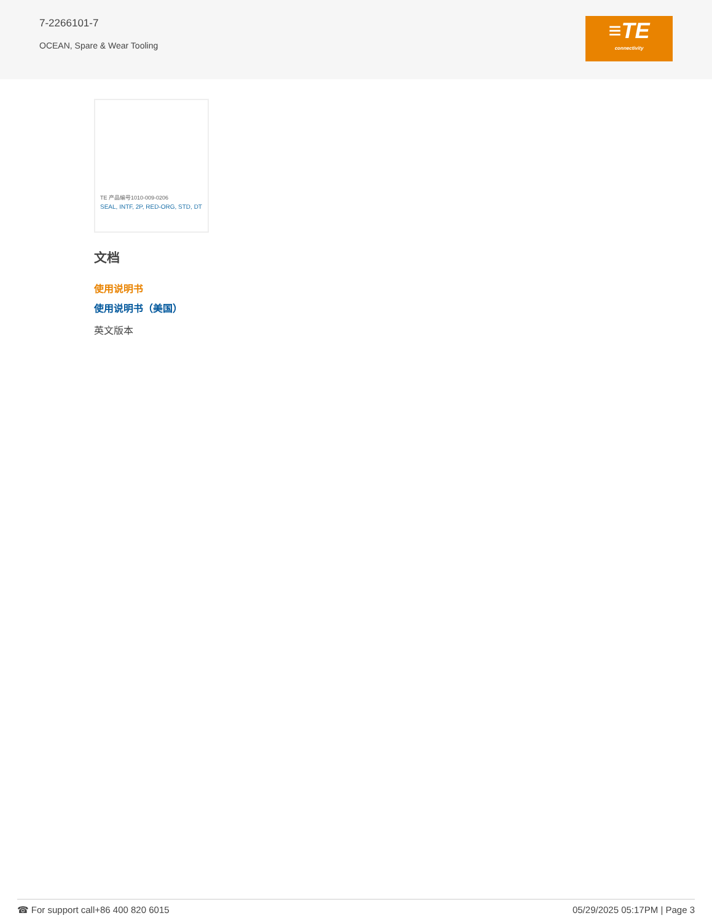7-2266101-7
OCEAN, Spare & Wear Tooling
≡TE
connectivity
TE 产品编号1010-009-0206
SEAL, INTF, 2P, RED-ORG, STD, DT
文档
使用说明书
使用说明书（美国）
英文版本
☎ For support call+86 400 820 6015 05/29/2025 05:17PM | Page 3